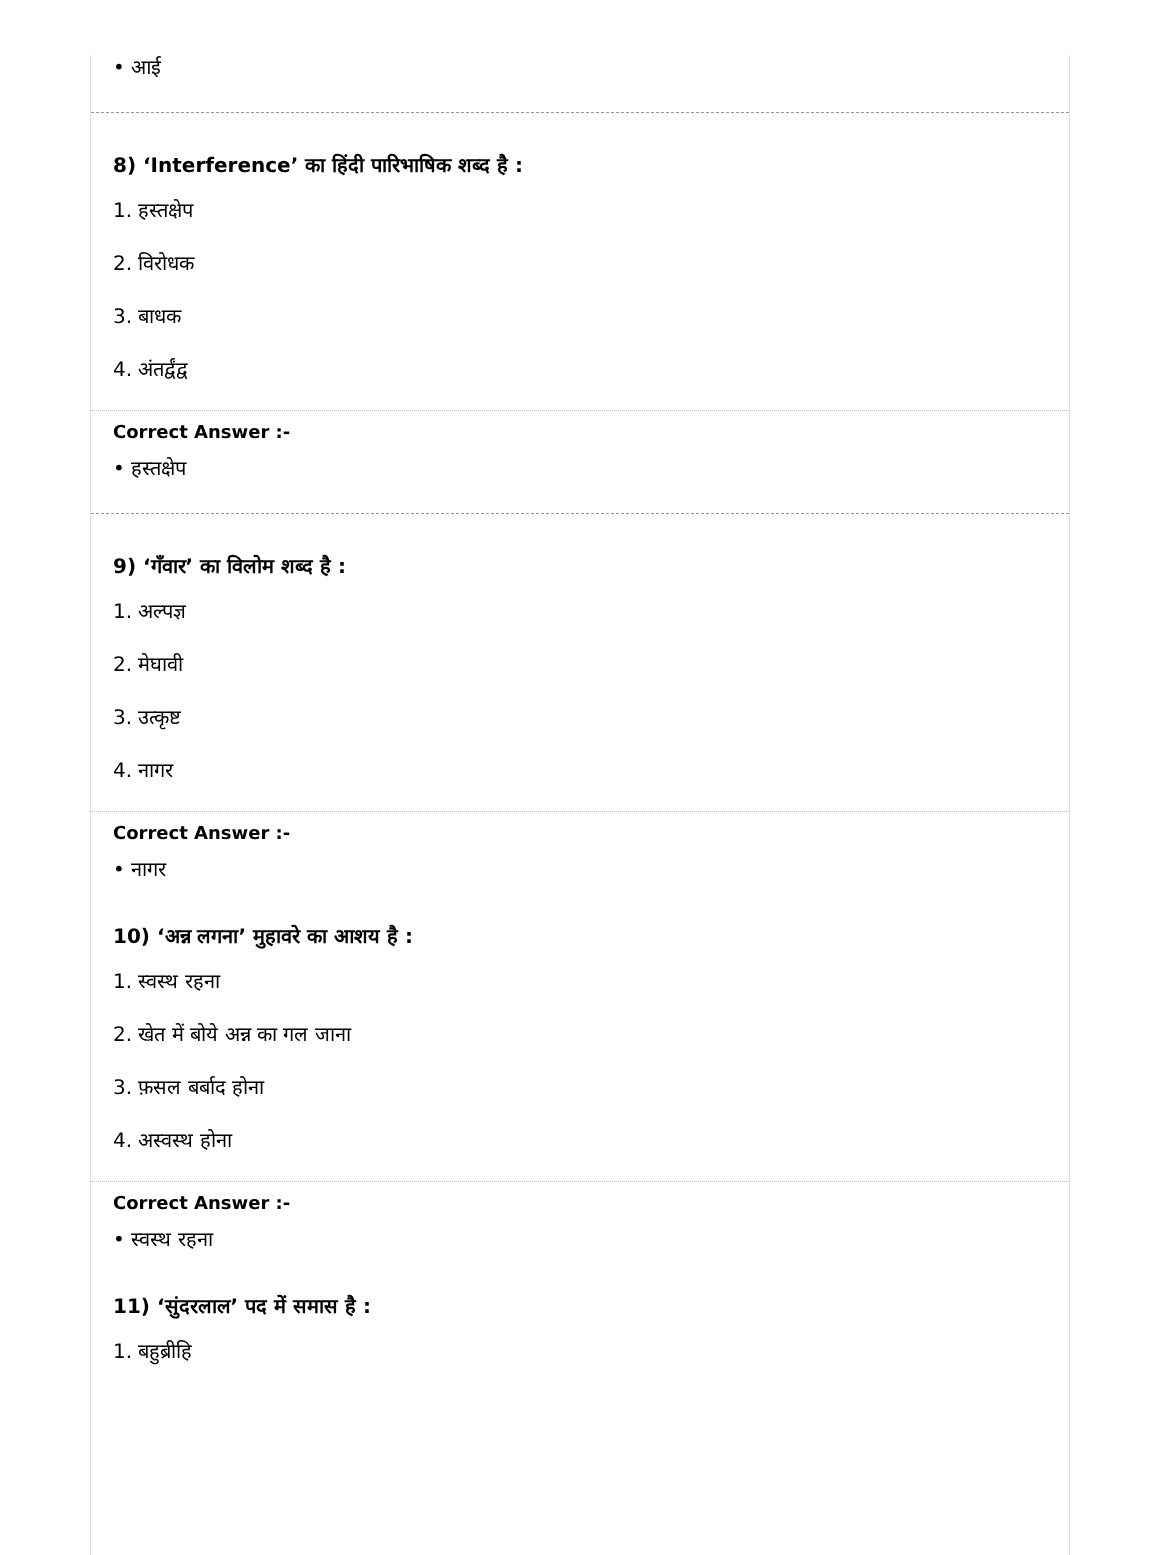• आई
8) ‘Interference’ का हिंदी पारिभाषिक शब्द है :
1. हस्तक्षेप
2. विरोधक
3. बाधक
4. अंतर्द्वंद्व
Correct Answer :-
• हस्तक्षेप
9) ‘गँवार’ का विलोम शब्द है :
1. अल्पज्ञ
2. मेघावी
3. उत्कृष्ट
4. नागर
Correct Answer :-
• नागर
10) ‘अन्न लगना’ मुहावरे का आशय है :
1. स्वस्थ रहना
2. खेत में बोये अन्न का गल जाना
3. फ़सल बर्बाद होना
4. अस्वस्थ होना
Correct Answer :-
• स्वस्थ रहना
11) ‘सुंदरलाल’ पद में समास है :
1. बहुब्रीहि